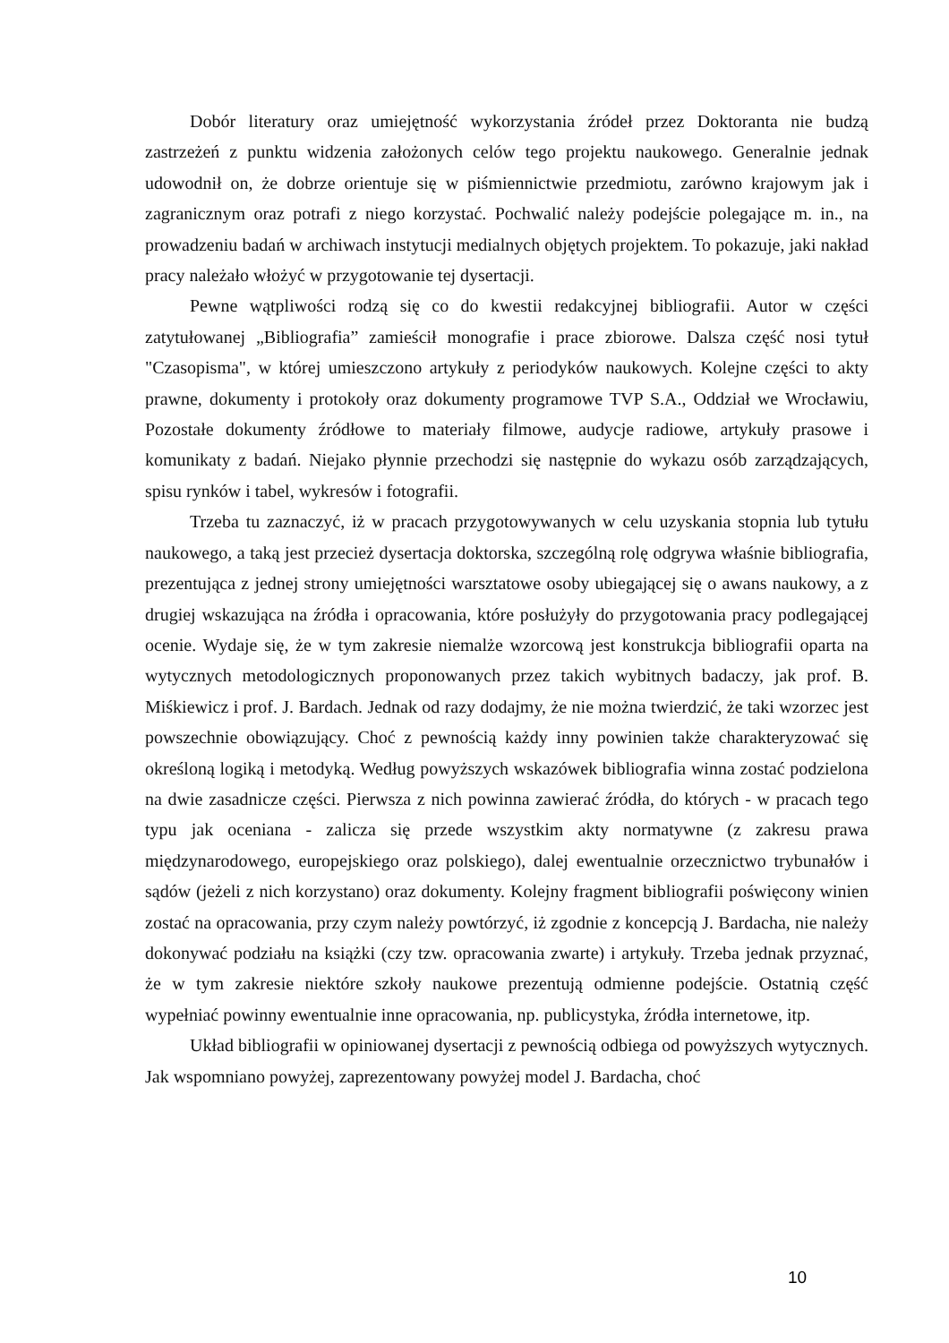Dobór literatury oraz umiejętność wykorzystania źródeł przez Doktoranta nie budzą zastrzeżeń z punktu widzenia założonych celów tego projektu naukowego. Generalnie jednak udowodnił on, że dobrze orientuje się w piśmiennictwie przedmiotu, zarówno krajowym jak i zagranicznym oraz potrafi z niego korzystać. Pochwalić należy podejście polegające m. in., na prowadzeniu badań w archiwach instytucji medialnych objętych projektem. To pokazuje, jaki nakład pracy należało włożyć w przygotowanie tej dysertacji.
Pewne wątpliwości rodzą się co do kwestii redakcyjnej bibliografii. Autor w części zatytułowanej „Bibliografia” zamieścił monografie i prace zbiorowe. Dalsza część nosi tytuł "Czasopisma", w której umieszczono artykuły z periodyków naukowych. Kolejne części to akty prawne, dokumenty i protokoły oraz dokumenty programowe TVP S.A., Oddział we Wrocławiu, Pozostałe dokumenty źródłowe to materiały filmowe, audycje radiowe, artykuły prasowe i komunikaty z badań. Niejako płynnie przechodzi się następnie do wykazu osób zarządzających, spisu rynków i tabel, wykresów i fotografii.
Trzeba tu zaznaczyć, iż w pracach przygotowywanych w celu uzyskania stopnia lub tytułu naukowego, a taką jest przecież dysertacja doktorska, szczególną rolę odgrywa właśnie bibliografia, prezentująca z jednej strony umiejętności warsztatowe osoby ubiegającej się o awans naukowy, a z drugiej wskazująca na źródła i opracowania, które posłużyły do przygotowania pracy podlegającej ocenie. Wydaje się, że w tym zakresie niemalże wzorcową jest konstrukcja bibliografii oparta na wytycznych metodologicznych proponowanych przez takich wybitnych badaczy, jak prof. B. Miśkiewicz i prof. J. Bardach. Jednak od razy dodajmy, że nie można twierdzić, że taki wzorzec jest powszechnie obowiązujący. Choć z pewnością każdy inny powinien także charakteryzować się określoną logiką i metodyką. Według powyższych wskazówek bibliografia winna zostać podzielona na dwie zasadnicze części. Pierwsza z nich powinna zawierać źródła, do których - w pracach tego typu jak oceniana - zalicza się przede wszystkim akty normatywne (z zakresu prawa międzynarodowego, europejskiego oraz polskiego), dalej ewentualnie orzecznictwo trybunałów i sądów (jeżeli z nich korzystano) oraz dokumenty. Kolejny fragment bibliografii poświęcony winien zostać na opracowania, przy czym należy powtórzyć, iż zgodnie z koncepcją J. Bardacha, nie należy dokonywać podziału na książki (czy tzw. opracowania zwarte) i artykuły. Trzeba jednak przyznać, że w tym zakresie niektóre szkoły naukowe prezentują odmienne podejście. Ostatnią część wypełniać powinny ewentualnie inne opracowania, np. publicystyka, źródła internetowe, itp.
Układ bibliografii w opiniowanej dysertacji z pewnością odbiega od powyższych wytycznych. Jak wspomniano powyżej, zaprezentowany powyżej model J. Bardacha, choć
10